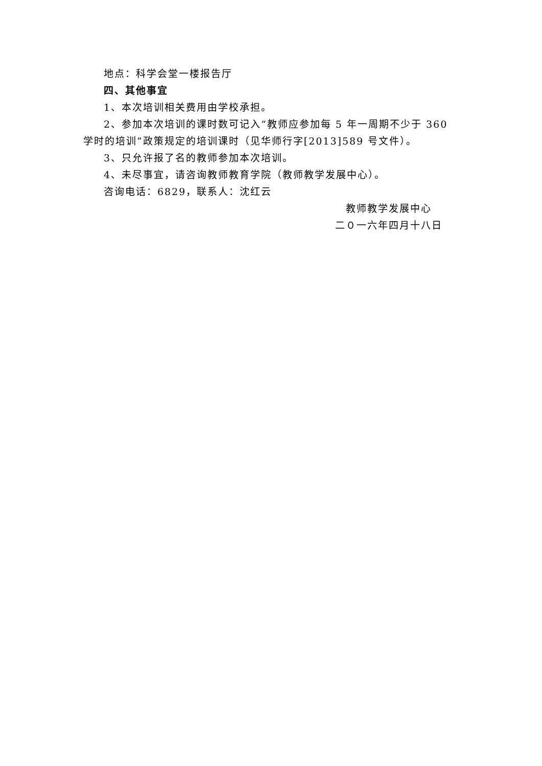地点：科学会堂一楼报告厅
四、其他事宜
1、本次培训相关费用由学校承担。
2、参加本次培训的课时数可记入“教师应参加每 5 年一周期不少于 360 学时的培训”政策规定的培训课时（见华师行字[2013]589 号文件）。
3、只允许报了名的教师参加本次培训。
4、未尽事宜，请咨询教师教育学院（教师教学发展中心）。
咨询电话：6829，联系人：沈红云
教师教学发展中心
二０一六年四月十八日